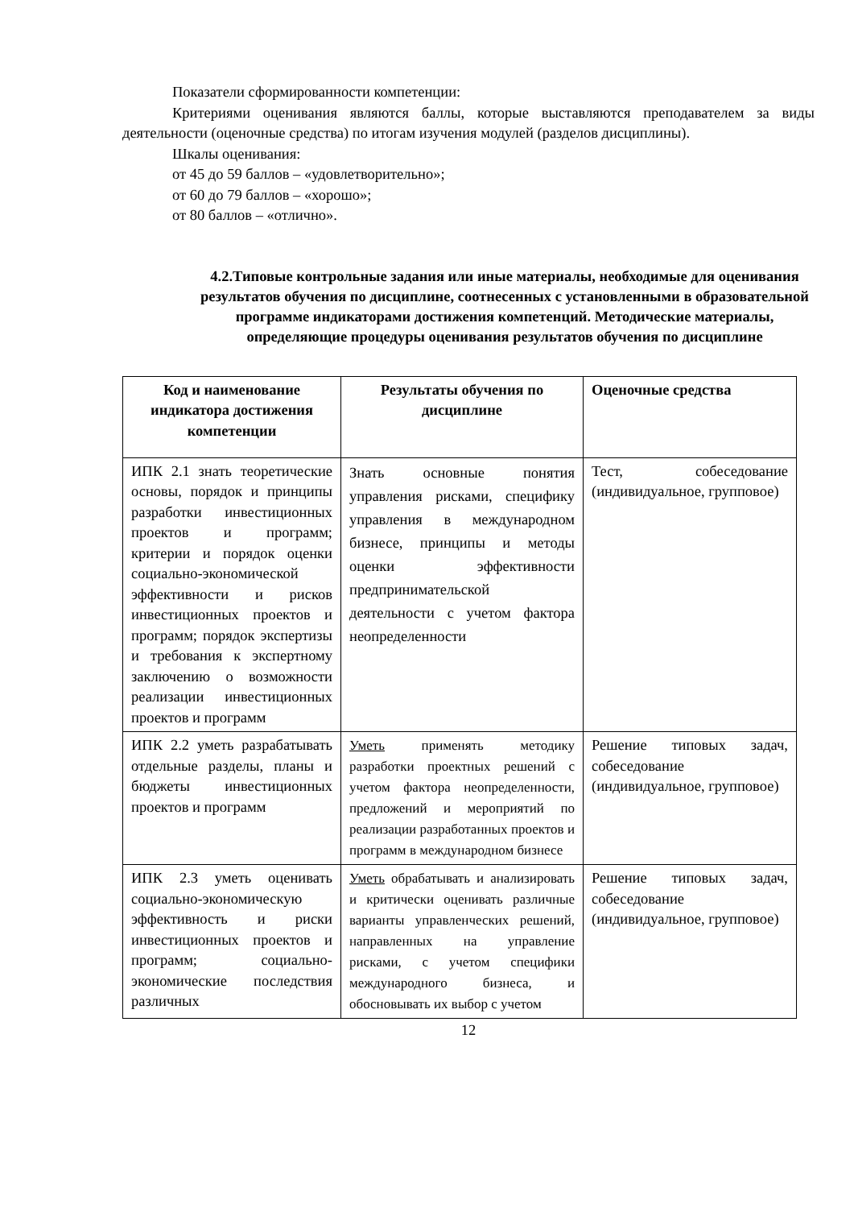Показатели сформированности компетенции:
Критериями оценивания являются баллы, которые выставляются преподавателем за виды деятельности (оценочные средства) по итогам изучения модулей (разделов дисциплины).
Шкалы оценивания:
от 45 до 59 баллов – «удовлетворительно»;
от 60 до 79 баллов – «хорошо»;
от 80 баллов – «отлично».
4.2.Типовые контрольные задания или иные материалы, необходимые для оценивания результатов обучения по дисциплине, соотнесенных с установленными в образовательной программе индикаторами достижения компетенций. Методические материалы, определяющие процедуры оценивания результатов обучения по дисциплине
| Код и наименование индикатора достижения компетенции | Результаты обучения по дисциплине | Оценочные средства |
| --- | --- | --- |
| ИПК 2.1 знать теоретические основы, порядок и принципы разработки инвестиционных проектов и программ; критерии и порядок оценки социально-экономической эффективности и рисков инвестиционных проектов и программ; порядок экспертизы и требования к экспертному заключению о возможности реализации инвестиционных проектов и программ | Знать основные понятия управления рисками, специфику управления в международном бизнесе, принципы и методы оценки эффективности предпринимательской деятельности с учетом фактора неопределенности | Тест, собеседование (индивидуальное, групповое) |
| ИПК 2.2 уметь разрабатывать отдельные разделы, планы и бюджеты инвестиционных проектов и программ | Уметь применять методику разработки проектных решений с учетом фактора неопределенности, предложений и мероприятий по реализации разработанных проектов и программ в международном бизнесе | Решение типовых задач, собеседование (индивидуальное, групповое) |
| ИПК 2.3 уметь оценивать социально-экономическую эффективность и риски инвестиционных проектов и программ; социально-экономические последствия различных | Уметь обрабатывать и анализировать и критически оценивать различные варианты управленческих решений, направленных на управление рисками, с учетом специфики международного бизнеса, и обосновывать их выбор с учетом | Решение типовых задач, собеседование (индивидуальное, групповое) |
12